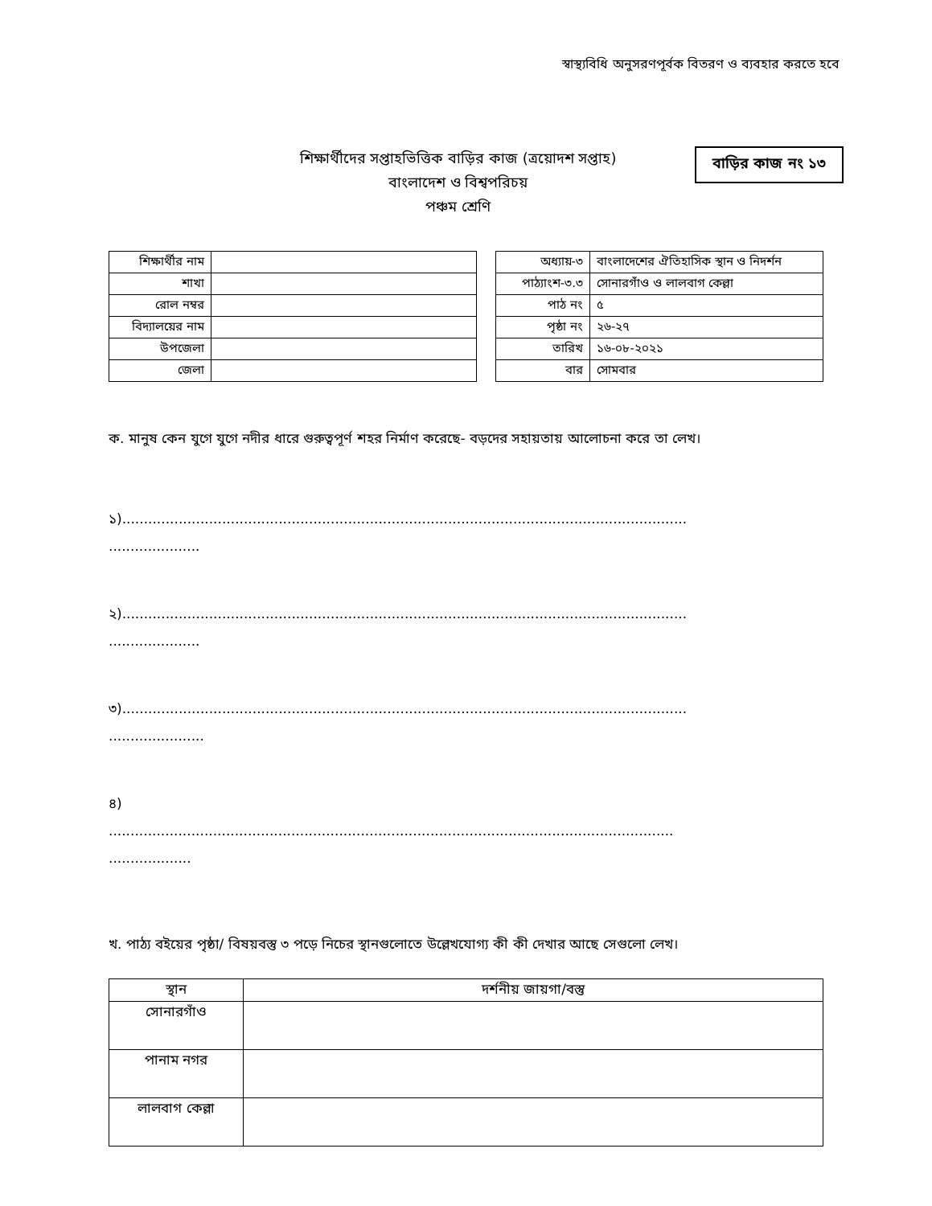স্বাস্থ্যবিধি অনুসরণপূর্বক বিতরণ ও ব্যবহার করতে হবে
শিক্ষার্থীদের সপ্তাহভিত্তিক বাড়ির কাজ (ত্রয়োদশ সপ্তাহ)
বাংলাদেশ ও বিশ্বপরিচয়
পঞ্চম শ্রেণি
বাড়ির কাজ নং ১৩
| শিক্ষার্থীর নাম | |
| শাখা | |
| রোল নম্বর | |
| বিদ্যালয়ের নাম | |
| উপজেলা | |
| জেলা | |
| অধ্যায়-৩ | বাংলাদেশের ঐতিহাসিক স্থান ও নিদর্শন |
| পাঠ্যাংশ-৩.৩ | সোনারগাঁও ও লালবাগ কেল্লা |
| পাঠ নং | ৫ |
| পৃষ্ঠা নং | ২৬-২৭ |
| তারিখ | ১৬-০৮-২০২১ |
| বার | সোমবার |
ক. মানুষ কেন যুগে যুগে নদীর ধারে গুরুত্বপূর্ণ শহর নির্মাণ করেছে- বড়দের সহায়তায় আলোচনা করে তা লেখ।
১)..................................................................................................................................
.....................
২)..................................................................................................................................
.....................
৩)..................................................................................................................................
......................
৪)
..................................................................................................................................
...................
খ. পাঠ্য বইয়ের পৃষ্ঠা/ বিষয়বস্তু ৩ পড়ে নিচের স্থানগুলোতে উল্লেখযোগ্য কী কী দেখার আছে সেগুলো লেখ।
| স্থান | দর্শনীয় জায়গা/বস্তু |
| --- | --- |
| সোনারগাঁও | |
| পানাম নগর | |
| লালবাগ কেল্লা | |